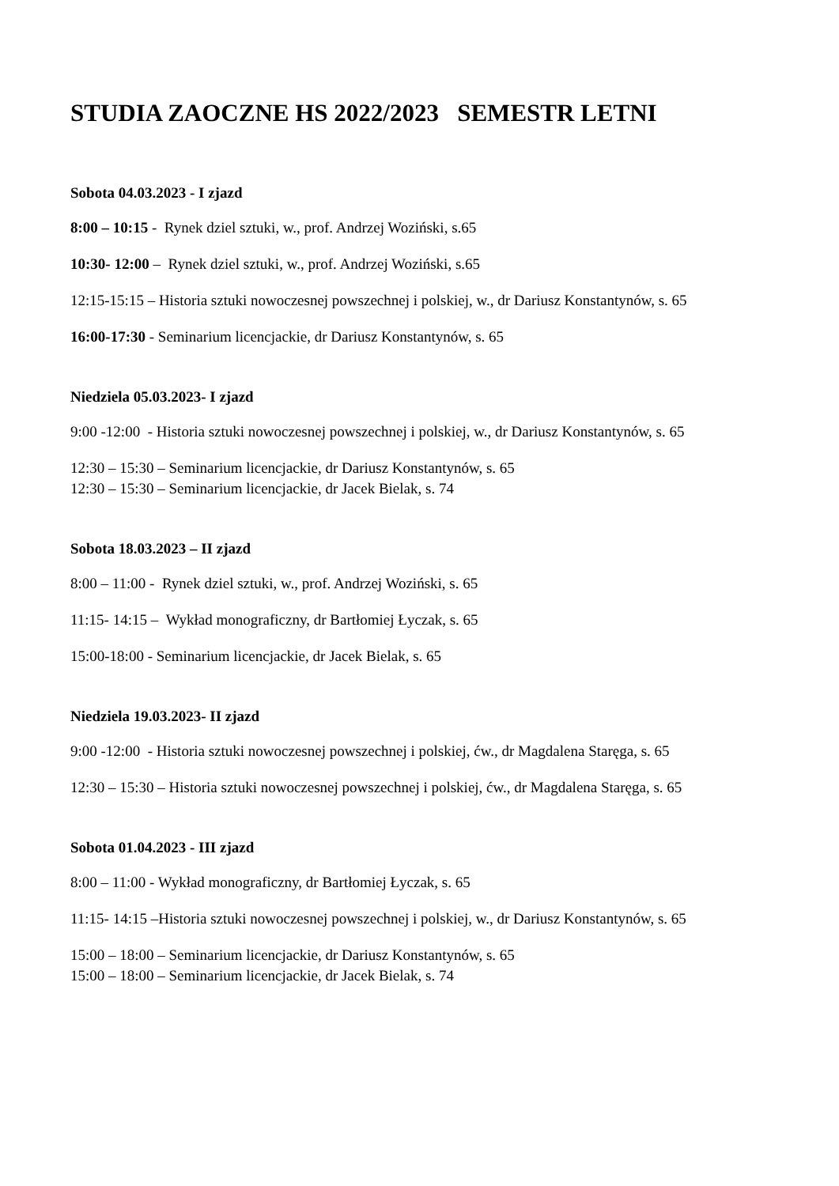STUDIA ZAOCZNE HS 2022/2023 SEMESTR LETNI
Sobota 04.03.2023 - I zjazd
8:00 – 10:15 - Rynek dziel sztuki, w., prof. Andrzej Woziński, s.65
10:30- 12:00 – Rynek dziel sztuki, w., prof. Andrzej Woziński, s.65
12:15-15:15 – Historia sztuki nowoczesnej powszechnej i polskiej, w., dr Dariusz Konstantynów, s. 65
16:00-17:30 - Seminarium licencjackie, dr Dariusz Konstantynów, s. 65
Niedziela 05.03.2023- I zjazd
9:00 -12:00 - Historia sztuki nowoczesnej powszechnej i polskiej, w., dr Dariusz Konstantynów, s. 65
12:30 – 15:30 – Seminarium licencjackie, dr Dariusz Konstantynów, s. 65
12:30 – 15:30 – Seminarium licencjackie, dr Jacek Bielak, s. 74
Sobota 18.03.2023 – II zjazd
8:00 – 11:00 - Rynek dziel sztuki, w., prof. Andrzej Woziński, s. 65
11:15- 14:15 – Wykład monograficzny, dr Bartłomiej Łyczak, s. 65
15:00-18:00 - Seminarium licencjackie, dr Jacek Bielak, s. 65
Niedziela 19.03.2023- II zjazd
9:00 -12:00 - Historia sztuki nowoczesnej powszechnej i polskiej, ćw., dr Magdalena Staręga, s. 65
12:30 – 15:30 – Historia sztuki nowoczesnej powszechnej i polskiej, ćw., dr Magdalena Staręga, s. 65
Sobota 01.04.2023 - III zjazd
8:00 – 11:00 - Wykład monograficzny, dr Bartłomiej Łyczak, s. 65
11:15- 14:15 –Historia sztuki nowoczesnej powszechnej i polskiej, w., dr Dariusz Konstantynów, s. 65
15:00 – 18:00 – Seminarium licencjackie, dr Dariusz Konstantynów, s. 65
15:00 – 18:00 – Seminarium licencjackie, dr Jacek Bielak, s. 74